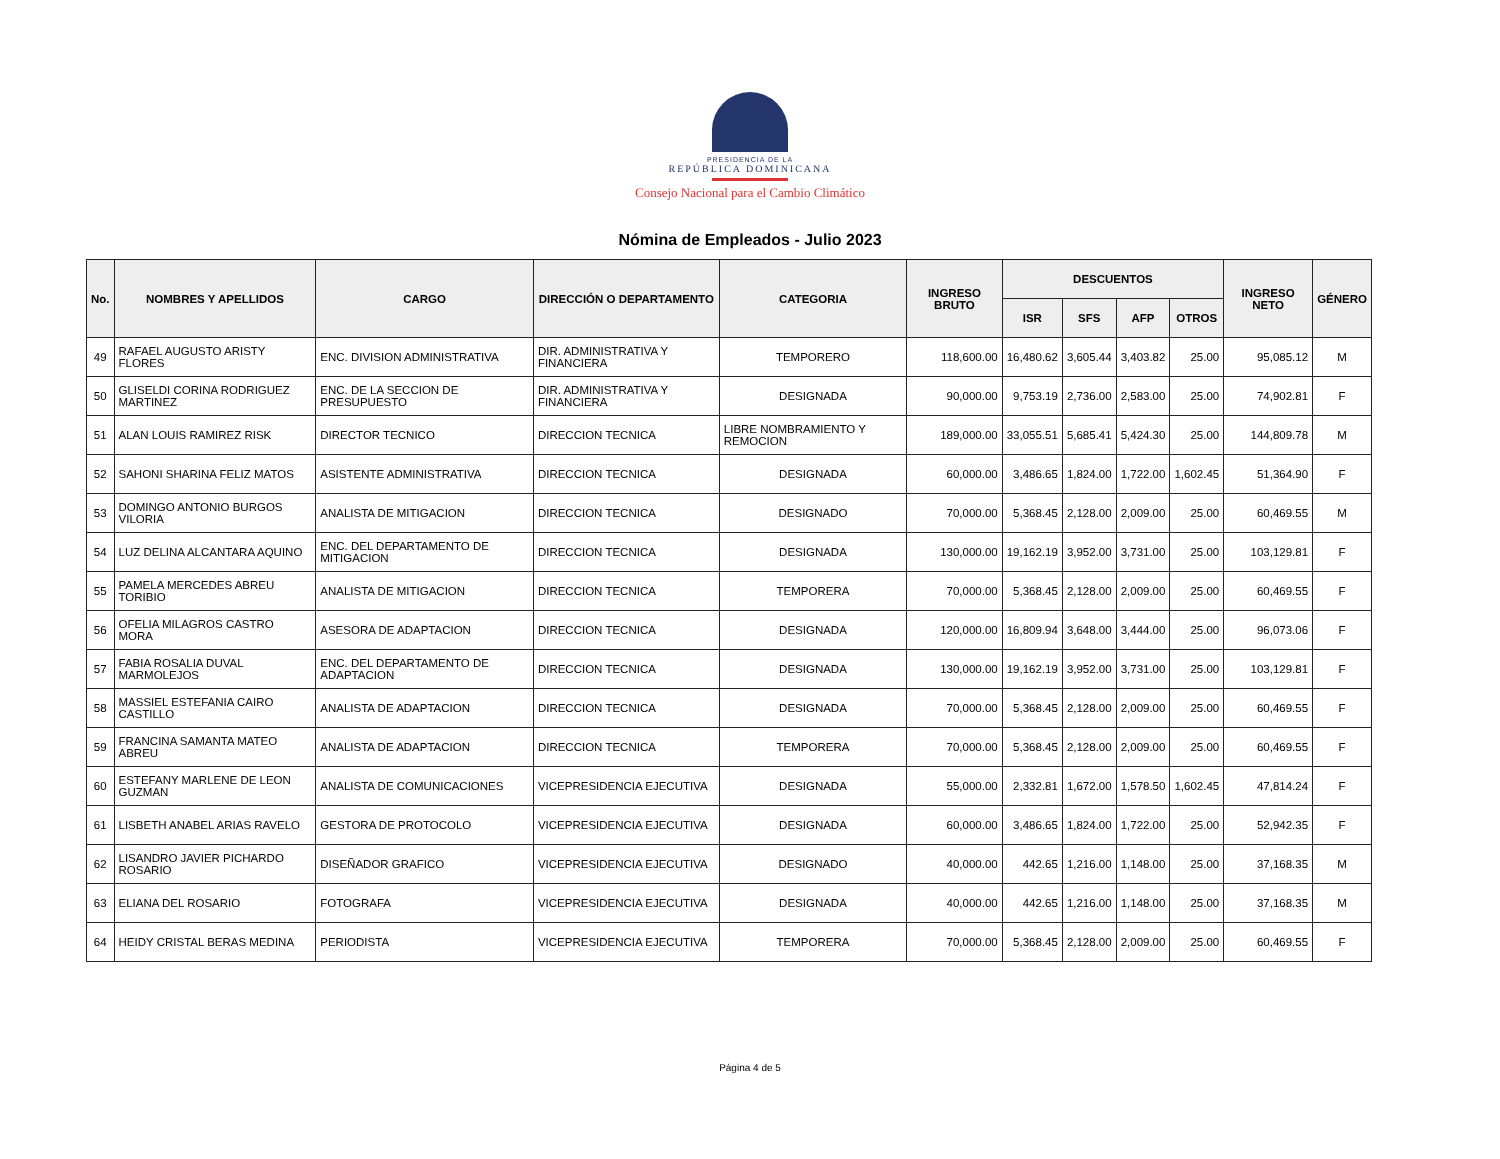PRESIDENCIA DE LA
REPÚBLICA DOMINICANA
Consejo Nacional para el Cambio Climático
Nómina de Empleados - Julio 2023
| No. | NOMBRES Y APELLIDOS | CARGO | DIRECCIÓN O DEPARTAMENTO | CATEGORIA | INGRESO BRUTO | DESCUENTOS | | | | INGRESO NETO | GÉNERO |
| --- | --- | --- | --- | --- | --- | --- | --- | --- | --- | --- | --- |
| | | | | | | ISR | SFS | AFP | OTROS | | |
| 49 | RAFAEL AUGUSTO ARISTY FLORES | ENC. DIVISION ADMINISTRATIVA | DIR. ADMINISTRATIVA Y FINANCIERA | TEMPORERO | 118,600.00 | 16,480.62 | 3,605.44 | 3,403.82 | 25.00 | 95,085.12 | M |
| 50 | GLISELDI CORINA RODRIGUEZ MARTINEZ | ENC. DE LA SECCION DE PRESUPUESTO | DIR. ADMINISTRATIVA Y FINANCIERA | DESIGNADA | 90,000.00 | 9,753.19 | 2,736.00 | 2,583.00 | 25.00 | 74,902.81 | F |
| 51 | ALAN LOUIS RAMIREZ RISK | DIRECTOR TECNICO | DIRECCION TECNICA | LIBRE NOMBRAMIENTO Y REMOCION | 189,000.00 | 33,055.51 | 5,685.41 | 5,424.30 | 25.00 | 144,809.78 | M |
| 52 | SAHONI SHARINA FELIZ MATOS | ASISTENTE ADMINISTRATIVA | DIRECCION TECNICA | DESIGNADA | 60,000.00 | 3,486.65 | 1,824.00 | 1,722.00 | 1,602.45 | 51,364.90 | F |
| 53 | DOMINGO ANTONIO BURGOS VILORIA | ANALISTA DE MITIGACION | DIRECCION TECNICA | DESIGNADO | 70,000.00 | 5,368.45 | 2,128.00 | 2,009.00 | 25.00 | 60,469.55 | M |
| 54 | LUZ DELINA ALCANTARA AQUINO | ENC. DEL DEPARTAMENTO DE MITIGACION | DIRECCION TECNICA | DESIGNADA | 130,000.00 | 19,162.19 | 3,952.00 | 3,731.00 | 25.00 | 103,129.81 | F |
| 55 | PAMELA MERCEDES ABREU TORIBIO | ANALISTA DE MITIGACION | DIRECCION TECNICA | TEMPORERA | 70,000.00 | 5,368.45 | 2,128.00 | 2,009.00 | 25.00 | 60,469.55 | F |
| 56 | OFELIA MILAGROS CASTRO MORA | ASESORA DE ADAPTACION | DIRECCION TECNICA | DESIGNADA | 120,000.00 | 16,809.94 | 3,648.00 | 3,444.00 | 25.00 | 96,073.06 | F |
| 57 | FABIA ROSALIA DUVAL MARMOLEJOS | ENC. DEL DEPARTAMENTO DE ADAPTACION | DIRECCION TECNICA | DESIGNADA | 130,000.00 | 19,162.19 | 3,952.00 | 3,731.00 | 25.00 | 103,129.81 | F |
| 58 | MASSIEL ESTEFANIA CAIRO CASTILLO | ANALISTA DE ADAPTACION | DIRECCION TECNICA | DESIGNADA | 70,000.00 | 5,368.45 | 2,128.00 | 2,009.00 | 25.00 | 60,469.55 | F |
| 59 | FRANCINA SAMANTA MATEO ABREU | ANALISTA DE ADAPTACION | DIRECCION TECNICA | TEMPORERA | 70,000.00 | 5,368.45 | 2,128.00 | 2,009.00 | 25.00 | 60,469.55 | F |
| 60 | ESTEFANY MARLENE DE LEON GUZMAN | ANALISTA DE COMUNICACIONES | VICEPRESIDENCIA EJECUTIVA | DESIGNADA | 55,000.00 | 2,332.81 | 1,672.00 | 1,578.50 | 1,602.45 | 47,814.24 | F |
| 61 | LISBETH ANABEL ARIAS RAVELO | GESTORA DE PROTOCOLO | VICEPRESIDENCIA EJECUTIVA | DESIGNADA | 60,000.00 | 3,486.65 | 1,824.00 | 1,722.00 | 25.00 | 52,942.35 | F |
| 62 | LISANDRO JAVIER PICHARDO ROSARIO | DISEÑADOR GRAFICO | VICEPRESIDENCIA EJECUTIVA | DESIGNADO | 40,000.00 | 442.65 | 1,216.00 | 1,148.00 | 25.00 | 37,168.35 | M |
| 63 | ELIANA DEL ROSARIO | FOTOGRAFA | VICEPRESIDENCIA EJECUTIVA | DESIGNADA | 40,000.00 | 442.65 | 1,216.00 | 1,148.00 | 25.00 | 37,168.35 | M |
| 64 | HEIDY CRISTAL BERAS MEDINA | PERIODISTA | VICEPRESIDENCIA EJECUTIVA | TEMPORERA | 70,000.00 | 5,368.45 | 2,128.00 | 2,009.00 | 25.00 | 60,469.55 | F |
Página 4 de 5